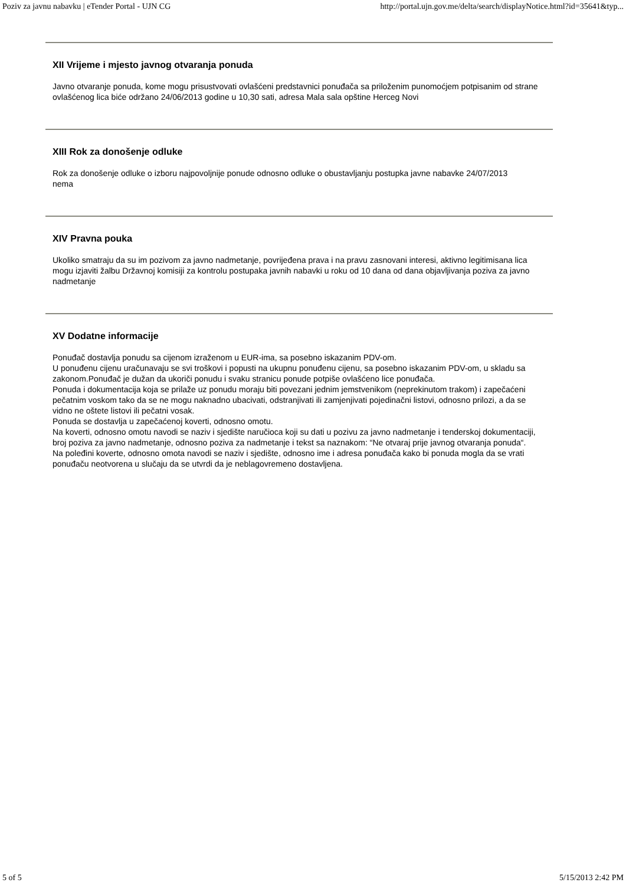Poziv za javnu nabavku | eTender Portal - UJN CG http://portal.ujn.gov.me/delta/search/displayNotice.html?id=35641&typ...
XII Vrijeme i mjesto javnog otvaranja ponuda
Javno otvaranje ponuda, kome mogu prisustvovati ovlašćeni predstavnici ponuđača sa priloženim punomoćjem potpisanim od strane ovlašćenog lica biće održano 24/06/2013 godine u 10,30 sati, adresa Mala sala opštine Herceg Novi
XIII Rok za donošenje odluke
Rok za donošenje odluke o izboru najpovoljnije ponude odnosno odluke o obustavljanju postupka javne nabavke 24/07/2013
nema
XIV Pravna pouka
Ukoliko smatraju da su im pozivom za javno nadmetanje, povrijeđena prava i na pravu zasnovani interesi, aktivno legitimisana lica mogu izjaviti žalbu Državnoj komisiji za kontrolu postupaka javnih nabavki u roku od 10 dana od dana objavljivanja poziva za javno nadmetanje
XV Dodatne informacije
Ponuđač dostavlja ponudu sa cijenom izraženom u EUR-ima, sa posebno iskazanim PDV-om.
U ponuđenu cijenu uračunavaju se svi troškovi i popusti na ukupnu ponuđenu cijenu, sa posebno iskazanim PDV-om, u skladu sa zakonom.Ponuđač je dužan da ukoriči ponudu i svaku stranicu ponude potpiše ovlašćeno lice ponuđača.
Ponuda i dokumentacija koja se prilaže uz ponudu moraju biti povezani jednim jemstvenikom (neprekinutom trakom) i zapečaćeni pečatnim voskom tako da se ne mogu naknadno ubacivati, odstranjivati ili zamjenjivati pojedinačni listovi, odnosno prilozi, a da se vidno ne oštete listovi ili pečatni vosak.
Ponuda se dostavlja u zapečaćenoj koverti, odnosno omotu.
Na koverti, odnosno omotu navodi se naziv i sjedište naručioca koji su dati u pozivu za javno nadmetanje i tenderskoj dokumentaciji, broj poziva za javno nadmetanje, odnosno poziva za nadmetanje i tekst sa naznakom: “Ne otvaraj prije javnog otvaranja ponuda“.
Na poleđini koverte, odnosno omota navodi se naziv i sjedište, odnosno ime i adresa ponuđača kako bi ponuda mogla da se vrati ponuđaču neotvorena u slučaju da se utvrdi da je neblagovremeno dostavljena.
5 of 5 5/15/2013 2:42 PM